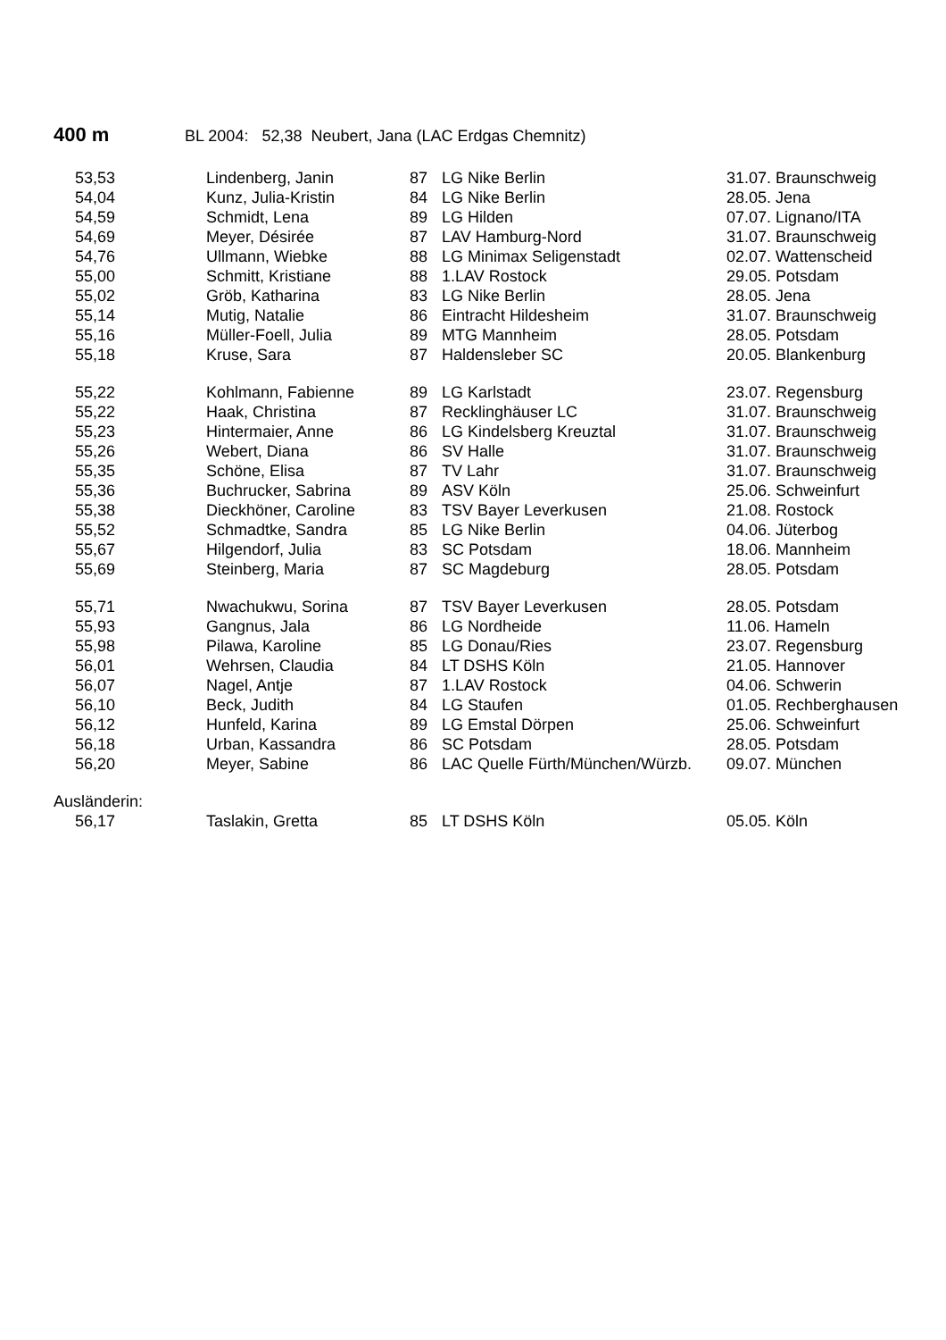400 m BL 2004: 52,38 Neubert, Jana (LAC Erdgas Chemnitz)
| 53,53 | Lindenberg, Janin | 87 | LG Nike Berlin | 31.07. Braunschweig |
| 54,04 | Kunz, Julia-Kristin | 84 | LG Nike Berlin | 28.05. Jena |
| 54,59 | Schmidt, Lena | 89 | LG Hilden | 07.07. Lignano/ITA |
| 54,69 | Meyer, Désirée | 87 | LAV Hamburg-Nord | 31.07. Braunschweig |
| 54,76 | Ullmann, Wiebke | 88 | LG Minimax Seligenstadt | 02.07. Wattenscheid |
| 55,00 | Schmitt, Kristiane | 88 | 1.LAV Rostock | 29.05. Potsdam |
| 55,02 | Gröb, Katharina | 83 | LG Nike Berlin | 28.05. Jena |
| 55,14 | Mutig, Natalie | 86 | Eintracht Hildesheim | 31.07. Braunschweig |
| 55,16 | Müller-Foell, Julia | 89 | MTG Mannheim | 28.05. Potsdam |
| 55,18 | Kruse, Sara | 87 | Haldensleber SC | 20.05. Blankenburg |
| 55,22 | Kohlmann, Fabienne | 89 | LG Karlstadt | 23.07. Regensburg |
| 55,22 | Haak, Christina | 87 | Recklinghäuser LC | 31.07. Braunschweig |
| 55,23 | Hintermaier, Anne | 86 | LG Kindelsberg Kreuztal | 31.07. Braunschweig |
| 55,26 | Webert, Diana | 86 | SV Halle | 31.07. Braunschweig |
| 55,35 | Schöne, Elisa | 87 | TV Lahr | 31.07. Braunschweig |
| 55,36 | Buchrucker, Sabrina | 89 | ASV Köln | 25.06. Schweinfurt |
| 55,38 | Dieckhöner, Caroline | 83 | TSV Bayer Leverkusen | 21.08. Rostock |
| 55,52 | Schmadtke, Sandra | 85 | LG Nike Berlin | 04.06. Jüterbog |
| 55,67 | Hilgendorf, Julia | 83 | SC Potsdam | 18.06. Mannheim |
| 55,69 | Steinberg, Maria | 87 | SC Magdeburg | 28.05. Potsdam |
| 55,71 | Nwachukwu, Sorina | 87 | TSV Bayer Leverkusen | 28.05. Potsdam |
| 55,93 | Gangnus, Jala | 86 | LG Nordheide | 11.06. Hameln |
| 55,98 | Pilawa, Karoline | 85 | LG Donau/Ries | 23.07. Regensburg |
| 56,01 | Wehrsen, Claudia | 84 | LT DSHS Köln | 21.05. Hannover |
| 56,07 | Nagel, Antje | 87 | 1.LAV Rostock | 04.06. Schwerin |
| 56,10 | Beck, Judith | 84 | LG Staufen | 01.05. Rechberghausen |
| 56,12 | Hunfeld, Karina | 89 | LG Emstal Dörpen | 25.06. Schweinfurt |
| 56,18 | Urban, Kassandra | 86 | SC Potsdam | 28.05. Potsdam |
| 56,20 | Meyer, Sabine | 86 | LAC Quelle Fürth/München/Würzb. | 09.07. München |
| Ausländerin: | | | | |
| 56,17 | Taslakin, Gretta | 85 | LT DSHS Köln | 05.05. Köln |